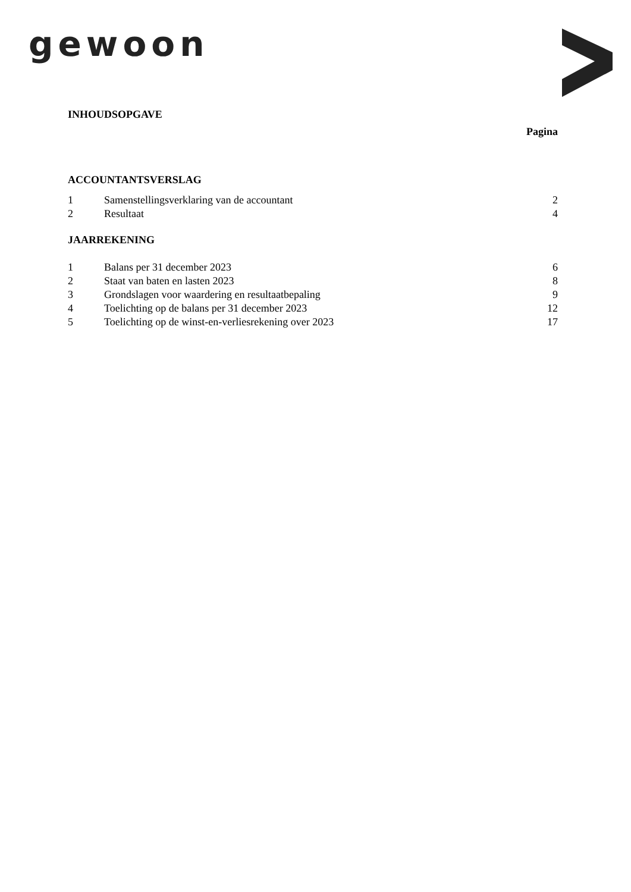gewoon
INHOUDSOPGAVE
Pagina
ACCOUNTANTSVERSLAG
| 1 | Samenstellingsverklaring van de accountant | 2 |
| 2 | Resultaat | 4 |
JAARREKENING
| 1 | Balans per 31 december 2023 | 6 |
| 2 | Staat van baten en lasten 2023 | 8 |
| 3 | Grondslagen voor waardering en resultaatbepaling | 9 |
| 4 | Toelichting op de balans per 31 december 2023 | 12 |
| 5 | Toelichting op de winst-en-verliesrekening over 2023 | 17 |